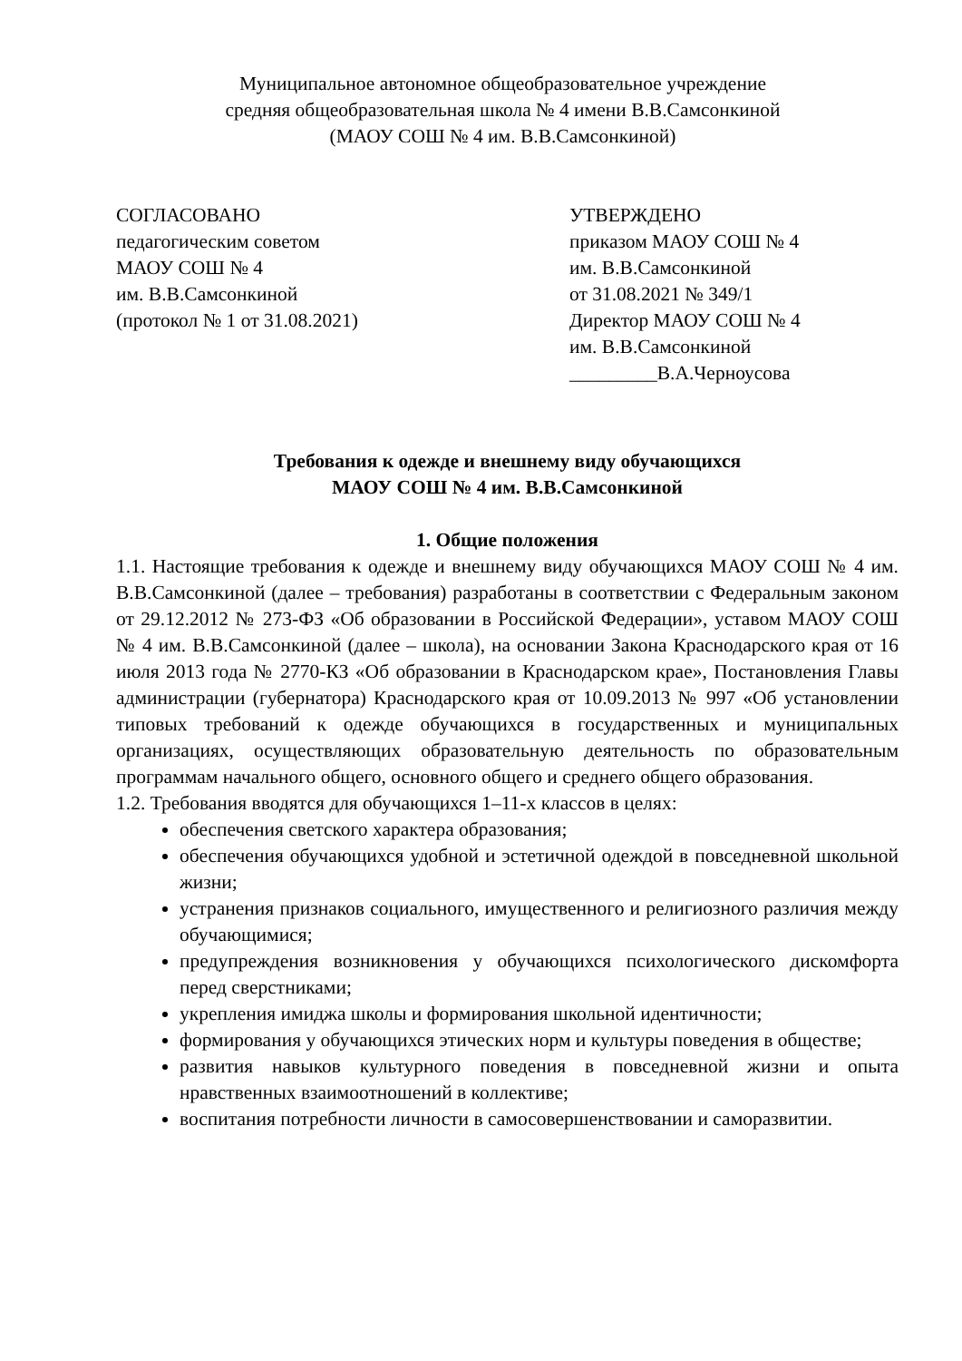Муниципальное автономное общеобразовательное учреждение
средняя общеобразовательная школа № 4 имени В.В.Самсонкиной
(МАОУ СОШ № 4 им. В.В.Самсонкиной)
СОГЛАСОВАНО
педагогическим советом
МАОУ СОШ № 4
им. В.В.Самсонкиной
(протокол № 1 от 31.08.2021)
УТВЕРЖДЕНО
приказом МАОУ СОШ № 4
им. В.В.Самсонкиной
от 31.08.2021 № 349/1
Директор МАОУ СОШ № 4
им. В.В.Самсонкиной
_________В.А.Черноусова
Требования к одежде и внешнему виду обучающихся
МАОУ СОШ № 4 им. В.В.Самсонкиной
1. Общие положения
1.1. Настоящие требования к одежде и внешнему виду обучающихся МАОУ СОШ № 4 им. В.В.Самсонкиной (далее – требования) разработаны в соответствии с Федеральным законом от 29.12.2012 № 273-ФЗ «Об образовании в Российской Федерации», уставом МАОУ СОШ № 4 им. В.В.Самсонкиной (далее – школа), на основании Закона Краснодарского края от 16 июля 2013 года № 2770-КЗ «Об образовании в Краснодарском крае», Постановления Главы администрации (губернатора) Краснодарского края от 10.09.2013 № 997 «Об установлении типовых требований к одежде обучающихся в государственных и муниципальных организациях, осуществляющих образовательную деятельность по образовательным программам начального общего, основного общего и среднего общего образования.
1.2. Требования вводятся для обучающихся 1–11-х классов в целях:
обеспечения светского характера образования;
обеспечения обучающихся удобной и эстетичной одеждой в повседневной школьной жизни;
устранения признаков социального, имущественного и религиозного различия между обучающимися;
предупреждения возникновения у обучающихся психологического дискомфорта перед сверстниками;
укрепления имиджа школы и формирования школьной идентичности;
формирования у обучающихся этических норм и культуры поведения в обществе;
развития навыков культурного поведения в повседневной жизни и опыта нравственных взаимоотношений в коллективе;
воспитания потребности личности в самосовершенствовании и саморазвитии.